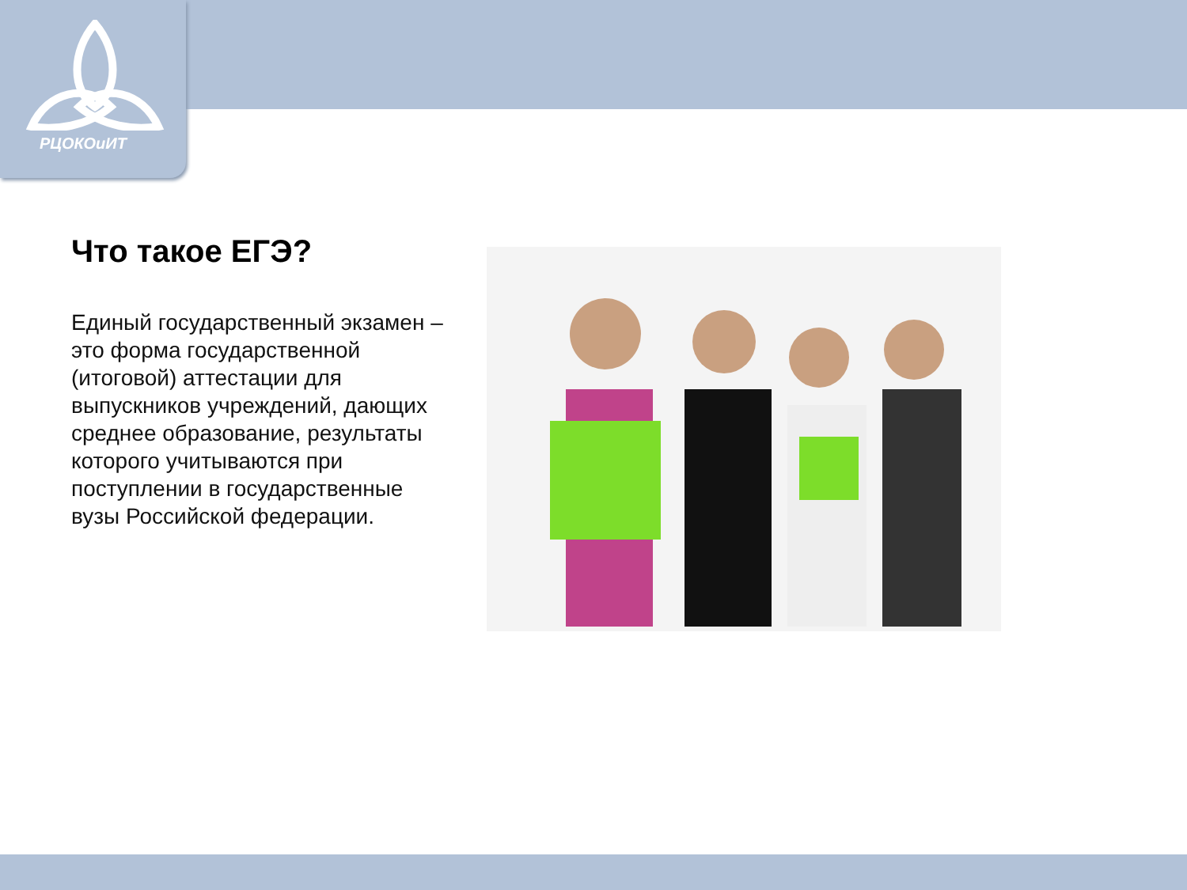РЦОКОиИТ
Что такое ЕГЭ?
Единый государственный экзамен – это форма государственной (итоговой) аттестации для выпускников учреждений, дающих среднее образование, результаты которого учитываются при поступлении в государственные вузы Российской федерации.